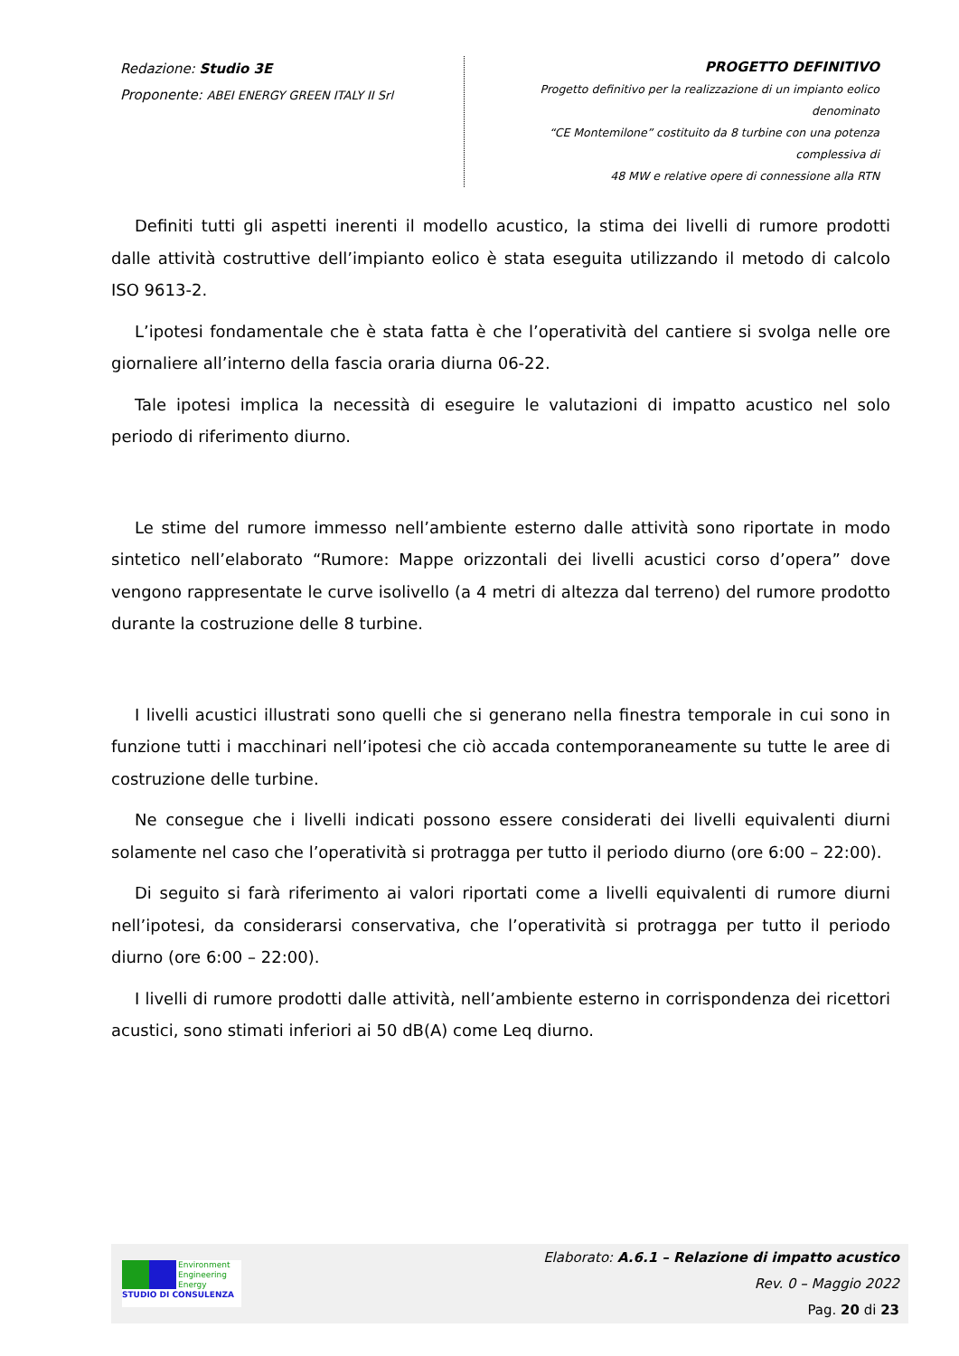Redazione: Studio 3E
Proponente: ABEI ENERGY GREEN ITALY II Srl
PROGETTO DEFINITIVO
Progetto definitivo per la realizzazione di un impianto eolico denominato
“CE Montemilone” costituito da 8 turbine con una potenza complessiva di
48 MW e relative opere di connessione alla RTN
Definiti tutti gli aspetti inerenti il modello acustico, la stima dei livelli di rumore prodotti dalle attività costruttive dell’impianto eolico è stata eseguita utilizzando il metodo di calcolo ISO 9613-2.
L’ipotesi fondamentale che è stata fatta è che l’operatività del cantiere si svolga nelle ore giornaliere all’interno della fascia oraria diurna 06-22.
Tale ipotesi implica la necessità di eseguire le valutazioni di impatto acustico nel solo periodo di riferimento diurno.
Le stime del rumore immesso nell’ambiente esterno dalle attività sono riportate in modo sintetico nell’elaborato “Rumore: Mappe orizzontali dei livelli acustici corso d’opera” dove vengono rappresentate le curve isolivello (a 4 metri di altezza dal terreno) del rumore prodotto durante la costruzione delle 8 turbine.
I livelli acustici illustrati sono quelli che si generano nella finestra temporale in cui sono in funzione tutti i macchinari nell’ipotesi che ciò accada contemporaneamente su tutte le aree di costruzione delle turbine.
Ne consegue che i livelli indicati possono essere considerati dei livelli equivalenti diurni solamente nel caso che l’operatività si protragga per tutto il periodo diurno (ore 6:00 – 22:00).
Di seguito si farà riferimento ai valori riportati come a livelli equivalenti di rumore diurni nell’ipotesi, da considerarsi conservativa, che l’operatività si protragga per tutto il periodo diurno (ore 6:00 – 22:00).
I livelli di rumore prodotti dalle attività, nell’ambiente esterno in corrispondenza dei ricettori acustici, sono stimati inferiori ai 50 dB(A) come Leq diurno.
Environment
Engineering
Energy
STUDIO DI CONSULENZA
Elaborato: A.6.1 – Relazione di impatto acustico
Rev. 0 – Maggio 2022
Pag. 20 di 23